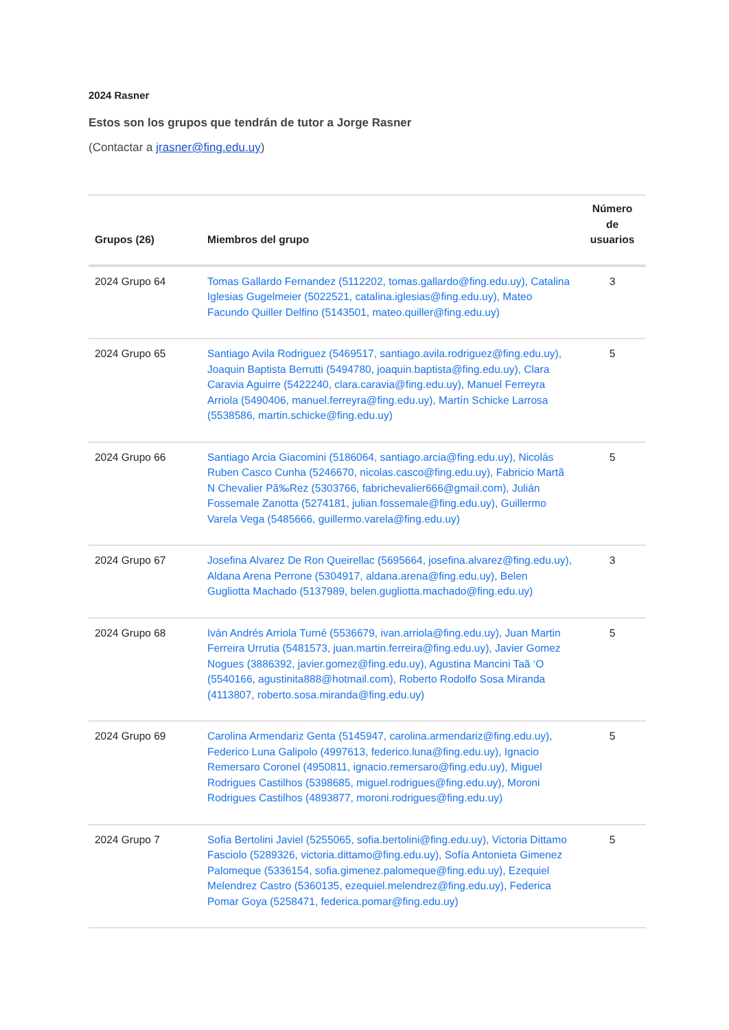2024 Rasner
Estos son los grupos que tendrán de tutor a Jorge Rasner
(Contactar a jrasner@fing.edu.uy)
| Grupos (26) | Miembros del grupo | Número de usuarios |
| --- | --- | --- |
| 2024 Grupo 64 | Tomas Gallardo Fernandez (5112202, tomas.gallardo@fing.edu.uy), Catalina Iglesias Gugelmeier (5022521, catalina.iglesias@fing.edu.uy), Mateo Facundo Quiller Delfino (5143501, mateo.quiller@fing.edu.uy) | 3 |
| 2024 Grupo 65 | Santiago Avila Rodriguez (5469517, santiago.avila.rodriguez@fing.edu.uy), Joaquin Baptista Berrutti (5494780, joaquin.baptista@fing.edu.uy), Clara Caravia Aguirre (5422240, clara.caravia@fing.edu.uy), Manuel Ferreyra Arriola (5490406, manuel.ferreyra@fing.edu.uy), Martín Schicke Larrosa (5538586, martin.schicke@fing.edu.uy) | 5 |
| 2024 Grupo 66 | Santiago Arcia Giacomini (5186064, santiago.arcia@fing.edu.uy), Nicolás Ruben Casco Cunha (5246670, nicolas.casco@fing.edu.uy), Fabricio Martã N Chevalier Pã‰Rez (5303766, fabrichevalier666@gmail.com), Julián Fossemale Zanotta (5274181, julian.fossemale@fing.edu.uy), Guillermo Varela Vega (5485666, guillermo.varela@fing.edu.uy) | 5 |
| 2024 Grupo 67 | Josefina Alvarez De Ron Queirellac (5695664, josefina.alvarez@fing.edu.uy), Aldana Arena Perrone (5304917, aldana.arena@fing.edu.uy), Belen Gugliotta Machado (5137989, belen.gugliotta.machado@fing.edu.uy) | 3 |
| 2024 Grupo 68 | Iván Andrés Arriola Turné (5536679, ivan.arriola@fing.edu.uy), Juan Martin Ferreira Urrutia (5481573, juan.martin.ferreira@fing.edu.uy), Javier Gomez Nogues (3886392, javier.gomez@fing.edu.uy), Agustina Mancini Taã ‘O (5540166, agustinita888@hotmail.com), Roberto Rodolfo Sosa Miranda (4113807, roberto.sosa.miranda@fing.edu.uy) | 5 |
| 2024 Grupo 69 | Carolina Armendariz Genta (5145947, carolina.armendariz@fing.edu.uy), Federico Luna Galipolo (4997613, federico.luna@fing.edu.uy), Ignacio Remersaro Coronel (4950811, ignacio.remersaro@fing.edu.uy), Miguel Rodrigues Castilhos (5398685, miguel.rodrigues@fing.edu.uy), Moroni Rodrigues Castilhos (4893877, moroni.rodrigues@fing.edu.uy) | 5 |
| 2024 Grupo 7 | Sofia Bertolini Javiel (5255065, sofia.bertolini@fing.edu.uy), Victoria Dittamo Fasciolo (5289326, victoria.dittamo@fing.edu.uy), Sofía Antonieta Gimenez Palomeque (5336154, sofia.gimenez.palomeque@fing.edu.uy), Ezequiel Melendrez Castro (5360135, ezequiel.melendrez@fing.edu.uy), Federica Pomar Goya (5258471, federica.pomar@fing.edu.uy) | 5 |